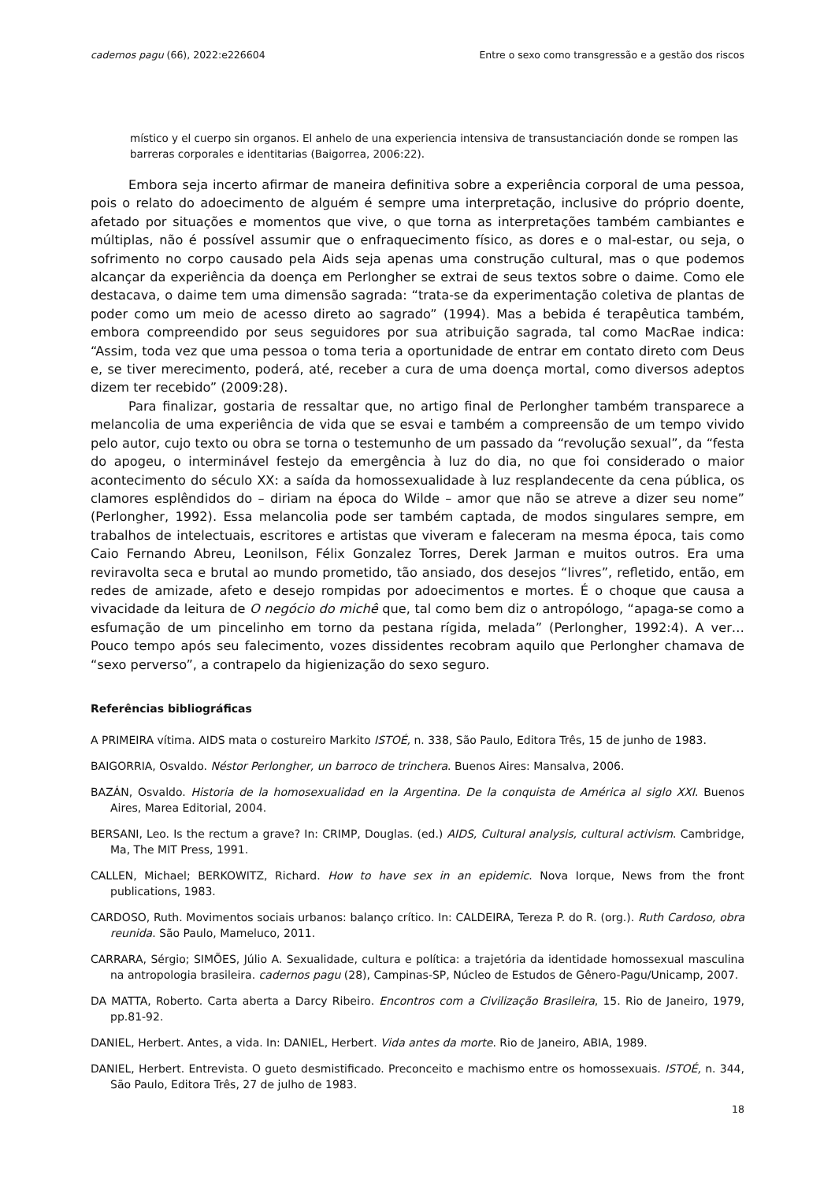cadernos pagu (66), 2022:e226604 Entre o sexo como transgressão e a gestão dos riscos
místico y el cuerpo sin organos. El anhelo de una experiencia intensiva de transustanciación donde se rompen las barreras corporales e identitarias (Baigorrea, 2006:22).
Embora seja incerto afirmar de maneira definitiva sobre a experiência corporal de uma pessoa, pois o relato do adoecimento de alguém é sempre uma interpretação, inclusive do próprio doente, afetado por situações e momentos que vive, o que torna as interpretações também cambiantes e múltiplas, não é possível assumir que o enfraquecimento físico, as dores e o mal-estar, ou seja, o sofrimento no corpo causado pela Aids seja apenas uma construção cultural, mas o que podemos alcançar da experiência da doença em Perlongher se extrai de seus textos sobre o daime. Como ele destacava, o daime tem uma dimensão sagrada: “trata-se da experimentação coletiva de plantas de poder como um meio de acesso direto ao sagrado” (1994). Mas a bebida é terapêutica também, embora compreendido por seus seguidores por sua atribuição sagrada, tal como MacRae indica: “Assim, toda vez que uma pessoa o toma teria a oportunidade de entrar em contato direto com Deus e, se tiver merecimento, poderá, até, receber a cura de uma doença mortal, como diversos adeptos dizem ter recebido” (2009:28).
Para finalizar, gostaria de ressaltar que, no artigo final de Perlongher também transparece a melancolia de uma experiência de vida que se esvai e também a compreensão de um tempo vivido pelo autor, cujo texto ou obra se torna o testemunho de um passado da “revolução sexual”, da “festa do apogeu, o interminável festejo da emergência à luz do dia, no que foi considerado o maior acontecimento do século XX: a saída da homossexualidade à luz resplandecente da cena pública, os clamores esplêndidos do – diriam na época do Wilde – amor que não se atreve a dizer seu nome” (Perlongher, 1992). Essa melancolia pode ser também captada, de modos singulares sempre, em trabalhos de intelectuais, escritores e artistas que viveram e faleceram na mesma época, tais como Caio Fernando Abreu, Leonilson, Félix Gonzalez Torres, Derek Jarman e muitos outros. Era uma reviravolta seca e brutal ao mundo prometido, tão ansiado, dos desejos “livres”, refletido, então, em redes de amizade, afeto e desejo rompidas por adoecimentos e mortes. É o choque que causa a vivacidade da leitura de O negócio do michê que, tal como bem diz o antropólogo, “apaga-se como a esfumação de um pincelinho em torno da pestana rígida, melada” (Perlongher, 1992:4). A ver… Pouco tempo após seu falecimento, vozes dissidentes recobram aquilo que Perlongher chamava de “sexo perverso”, a contrapelo da higienização do sexo seguro.
Referências bibliográficas
A PRIMEIRA vítima. AIDS mata o costureiro Markito ISTOÉ, n. 338, São Paulo, Editora Três, 15 de junho de 1983.
BAIGORRIA, Osvaldo. Néstor Perlongher, un barroco de trinchera. Buenos Aires: Mansalva, 2006.
BAZÁN, Osvaldo. Historia de la homosexualidad en la Argentina. De la conquista de América al siglo XXI. Buenos Aires, Marea Editorial, 2004.
BERSANI, Leo. Is the rectum a grave? In: CRIMP, Douglas. (ed.) AIDS, Cultural analysis, cultural activism. Cambridge, Ma, The MIT Press, 1991.
CALLEN, Michael; BERKOWITZ, Richard. How to have sex in an epidemic. Nova Iorque, News from the front publications, 1983.
CARDOSO, Ruth. Movimentos sociais urbanos: balanço crítico. In: CALDEIRA, Tereza P. do R. (org.). Ruth Cardoso, obra reunida. São Paulo, Mameluco, 2011.
CARRARA, Sérgio; SIMÕES, Júlio A. Sexualidade, cultura e política: a trajetória da identidade homossexual masculina na antropologia brasileira. cadernos pagu (28), Campinas-SP, Núcleo de Estudos de Gênero-Pagu/Unicamp, 2007.
DA MATTA, Roberto. Carta aberta a Darcy Ribeiro. Encontros com a Civilização Brasileira, 15. Rio de Janeiro, 1979, pp.81-92.
DANIEL, Herbert. Antes, a vida. In: DANIEL, Herbert. Vida antes da morte. Rio de Janeiro, ABIA, 1989.
DANIEL, Herbert. Entrevista. O gueto desmistificado. Preconceito e machismo entre os homossexuais. ISTOÉ, n. 344, São Paulo, Editora Três, 27 de julho de 1983.
18